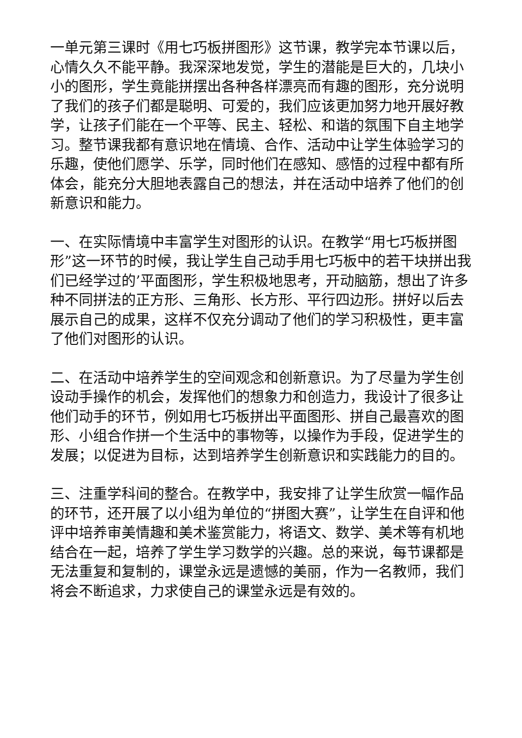一单元第三课时《用七巧板拼图形》这节课，教学完本节课以后，心情久久不能平静。我深深地发觉，学生的潜能是巨大的，几块小小的图形，学生竟能拼摆出各种各样漂亮而有趣的图形，充分说明了我们的孩子们都是聪明、可爱的，我们应该更加努力地开展好教学，让孩子们能在一个平等、民主、轻松、和谐的氛围下自主地学习。整节课我都有意识地在情境、合作、活动中让学生体验学习的乐趣，使他们愿学、乐学，同时他们在感知、感悟的过程中都有所体会，能充分大胆地表露自己的想法，并在活动中培养了他们的创新意识和能力。
一、在实际情境中丰富学生对图形的认识。在教学“用七巧板拼图形”这一环节的时候，我让学生自己动手用七巧板中的若干块拼出我们已经学过的’平面图形，学生积极地思考，开动脑筋，想出了许多种不同拼法的正方形、三角形、长方形、平行四边形。拼好以后去展示自己的成果，这样不仅充分调动了他们的学习积极性，更丰富了他们对图形的认识。
二、在活动中培养学生的空间观念和创新意识。为了尽量为学生创设动手操作的机会，发挥他们的想象力和创造力，我设计了很多让他们动手的环节，例如用七巧板拼出平面图形、拼自己最喜欢的图形、小组合作拼一个生活中的事物等，以操作为手段，促进学生的发展；以促进为目标，达到培养学生创新意识和实践能力的目的。
三、注重学科间的整合。在教学中，我安排了让学生欣赏一幅作品的环节，还开展了以小组为单位的“拼图大赛”，让学生在自评和他评中培养审美情趣和美术鉴赏能力，将语文、数学、美术等有机地结合在一起，培养了学生学习数学的兴趣。总的来说，每节课都是无法重复和复制的，课堂永远是遗憾的美丽，作为一名教师，我们将会不断追求，力求使自己的课堂永远是有效的。